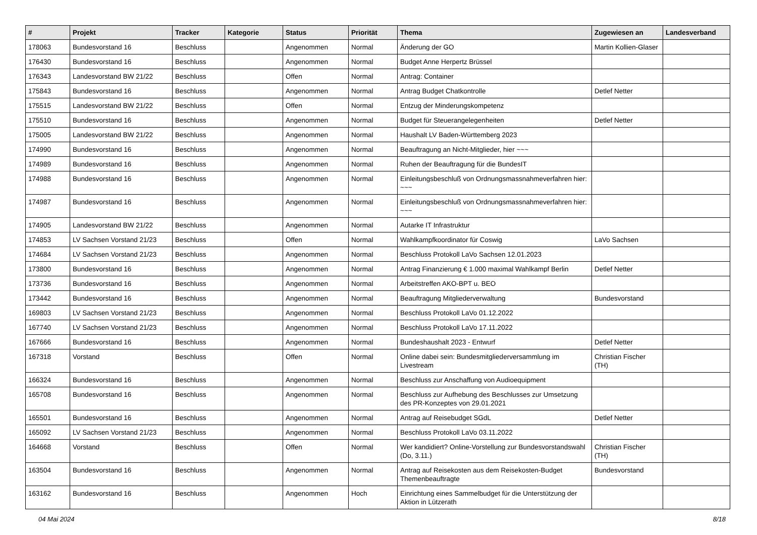| # | Projekt | Tracker | Kategorie | Status | Priorität | Thema | Zugewiesen an | Landesverband |
| --- | --- | --- | --- | --- | --- | --- | --- | --- |
| 178063 | Bundesvorstand 16 | Beschluss | | Angenommen | Normal | Änderung der GO | Martin Kollien-Glaser | |
| 176430 | Bundesvorstand 16 | Beschluss | | Angenommen | Normal | Budget Anne Herpertz Brüssel | | |
| 176343 | Landesvorstand BW 21/22 | Beschluss | | Offen | Normal | Antrag: Container | | |
| 175843 | Bundesvorstand 16 | Beschluss | | Angenommen | Normal | Antrag Budget Chatkontrolle | Detlef Netter | |
| 175515 | Landesvorstand BW 21/22 | Beschluss | | Offen | Normal | Entzug der Minderungskompetenz | | |
| 175510 | Bundesvorstand 16 | Beschluss | | Angenommen | Normal | Budget für Steuerangelegenheiten | Detlef Netter | |
| 175005 | Landesvorstand BW 21/22 | Beschluss | | Angenommen | Normal | Haushalt LV Baden-Württemberg 2023 | | |
| 174990 | Bundesvorstand 16 | Beschluss | | Angenommen | Normal | Beauftragung an Nicht-Mitglieder, hier ~~~ | | |
| 174989 | Bundesvorstand 16 | Beschluss | | Angenommen | Normal | Ruhen der Beauftragung für die BundesIT | | |
| 174988 | Bundesvorstand 16 | Beschluss | | Angenommen | Normal | Einleitungsbeschluß von Ordnungsmassnahmeverfahren hier: ~~~ | | |
| 174987 | Bundesvorstand 16 | Beschluss | | Angenommen | Normal | Einleitungsbeschluß von Ordnungsmassnahmeverfahren hier: ~~~ | | |
| 174905 | Landesvorstand BW 21/22 | Beschluss | | Angenommen | Normal | Autarke IT Infrastruktur | | |
| 174853 | LV Sachsen Vorstand 21/23 | Beschluss | | Offen | Normal | Wahlkampfkoordinator für Coswig | LaVo Sachsen | |
| 174684 | LV Sachsen Vorstand 21/23 | Beschluss | | Angenommen | Normal | Beschluss Protokoll LaVo Sachsen 12.01.2023 | | |
| 173800 | Bundesvorstand 16 | Beschluss | | Angenommen | Normal | Antrag Finanzierung € 1.000 maximal Wahlkampf Berlin | Detlef Netter | |
| 173736 | Bundesvorstand 16 | Beschluss | | Angenommen | Normal | Arbeitstreffen AKO-BPT u. BEO | | |
| 173442 | Bundesvorstand 16 | Beschluss | | Angenommen | Normal | Beauftragung Mitgliederverwaltung | Bundesvorstand | |
| 169803 | LV Sachsen Vorstand 21/23 | Beschluss | | Angenommen | Normal | Beschluss Protokoll LaVo 01.12.2022 | | |
| 167740 | LV Sachsen Vorstand 21/23 | Beschluss | | Angenommen | Normal | Beschluss Protokoll LaVo 17.11.2022 | | |
| 167666 | Bundesvorstand 16 | Beschluss | | Angenommen | Normal | Bundeshaushalt 2023 - Entwurf | Detlef Netter | |
| 167318 | Vorstand | Beschluss | | Offen | Normal | Online dabei sein: Bundesmitgliederversammlung im Livestream | Christian Fischer (TH) | |
| 166324 | Bundesvorstand 16 | Beschluss | | Angenommen | Normal | Beschluss zur Anschaffung von Audioequipment | | |
| 165708 | Bundesvorstand 16 | Beschluss | | Angenommen | Normal | Beschluss zur Aufhebung des Beschlusses zur Umsetzung des PR-Konzeptes von 29.01.2021 | | |
| 165501 | Bundesvorstand 16 | Beschluss | | Angenommen | Normal | Antrag auf Reisebudget SGdL | Detlef Netter | |
| 165092 | LV Sachsen Vorstand 21/23 | Beschluss | | Angenommen | Normal | Beschluss Protokoll LaVo 03.11.2022 | | |
| 164668 | Vorstand | Beschluss | | Offen | Normal | Wer kandidiert? Online-Vorstellung zur Bundesvorstandswahl (Do, 3.11.) | Christian Fischer (TH) | |
| 163504 | Bundesvorstand 16 | Beschluss | | Angenommen | Normal | Antrag auf Reisekosten aus dem Reisekosten-Budget Themenbeauftragte | Bundesvorstand | |
| 163162 | Bundesvorstand 16 | Beschluss | | Angenommen | Hoch | Einrichtung eines Sammelbudget für die Unterstützung der Aktion in Lützerath | | |
04 Mai 2024 8/18